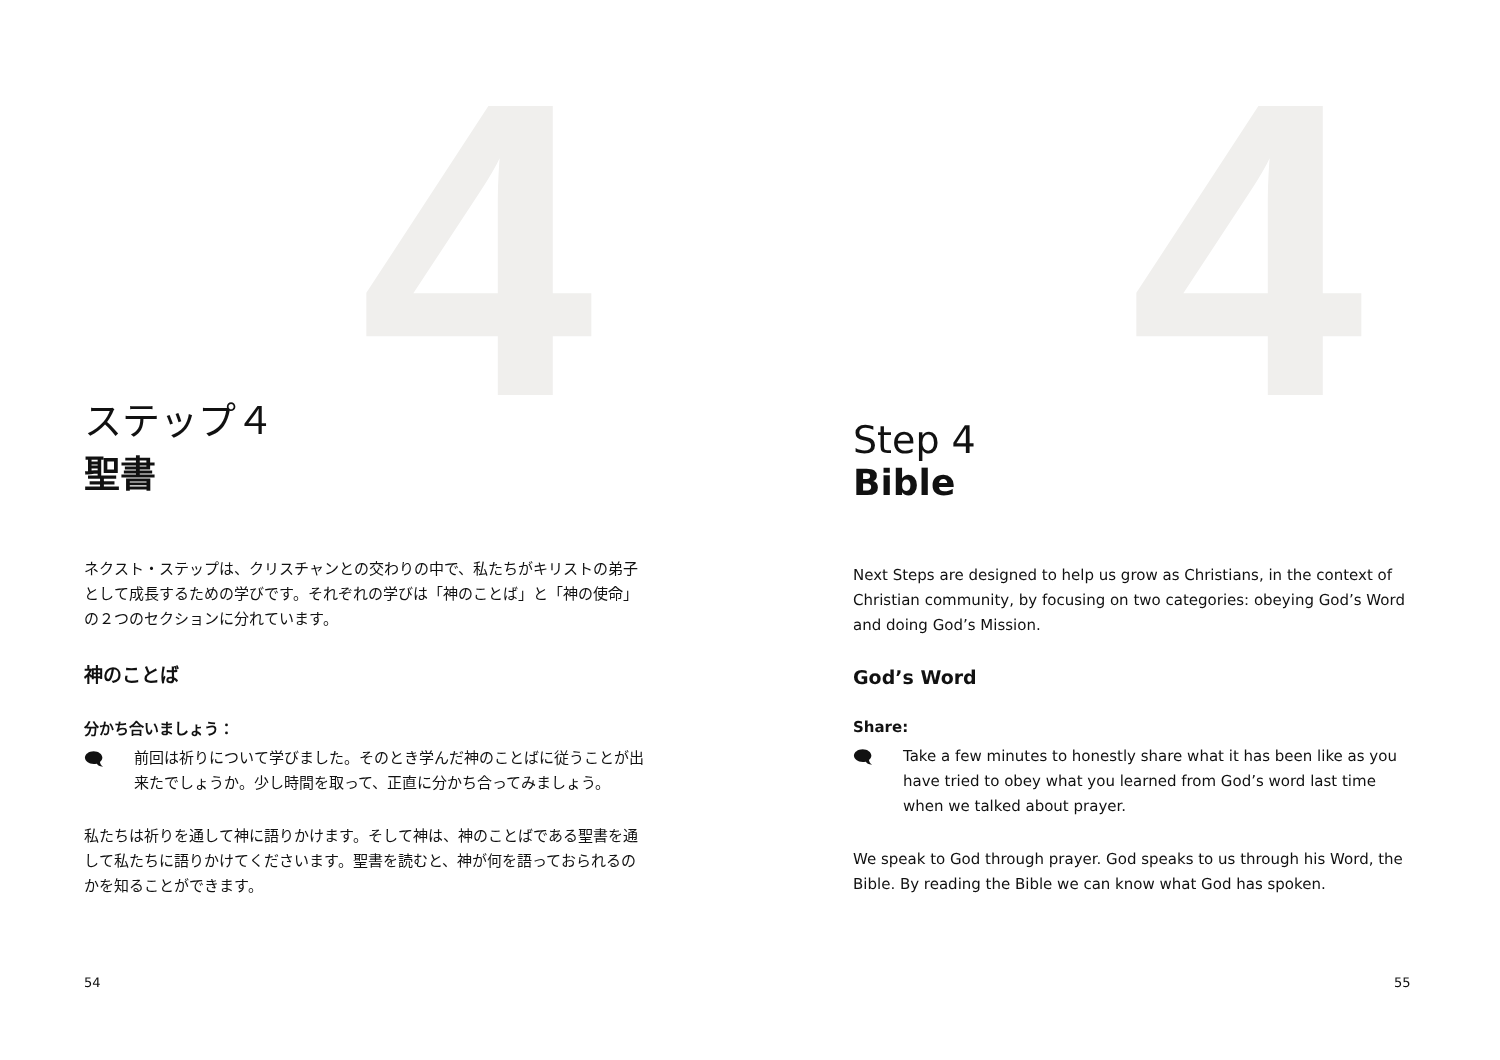4 4
ステップ４
聖書
ネクスト・ステップは、クリスチャンとの交わりの中で、私たちがキリストの弟子として成長するための学びです。それぞれの学びは「神のことば」と「神の使命」の２つのセクションに分れています。
神のことば
分かち合いましょう：
🗨
前回は祈りについて学びました。そのとき学んだ神のことばに従うことが出来たでしょうか。少し時間を取って、正直に分かち合ってみましょう。
私たちは祈りを通して神に語りかけます。そして神は、神のことばである聖書を通して私たちに語りかけてくださいます。聖書を読むと、神が何を語っておられるのかを知ることができます。
Step 4
Bible
Next Steps are designed to help us grow as Christians, in the context of Christian community, by focusing on two categories: obeying God’s Word and doing God’s Mission.
God’s Word
Share:
🗨
Take a few minutes to honestly share what it has been like as you have tried to obey what you learned from God’s word last time when we talked about prayer.
We speak to God through prayer. God speaks to us through his Word, the Bible. By reading the Bible we can know what God has spoken.
54 55